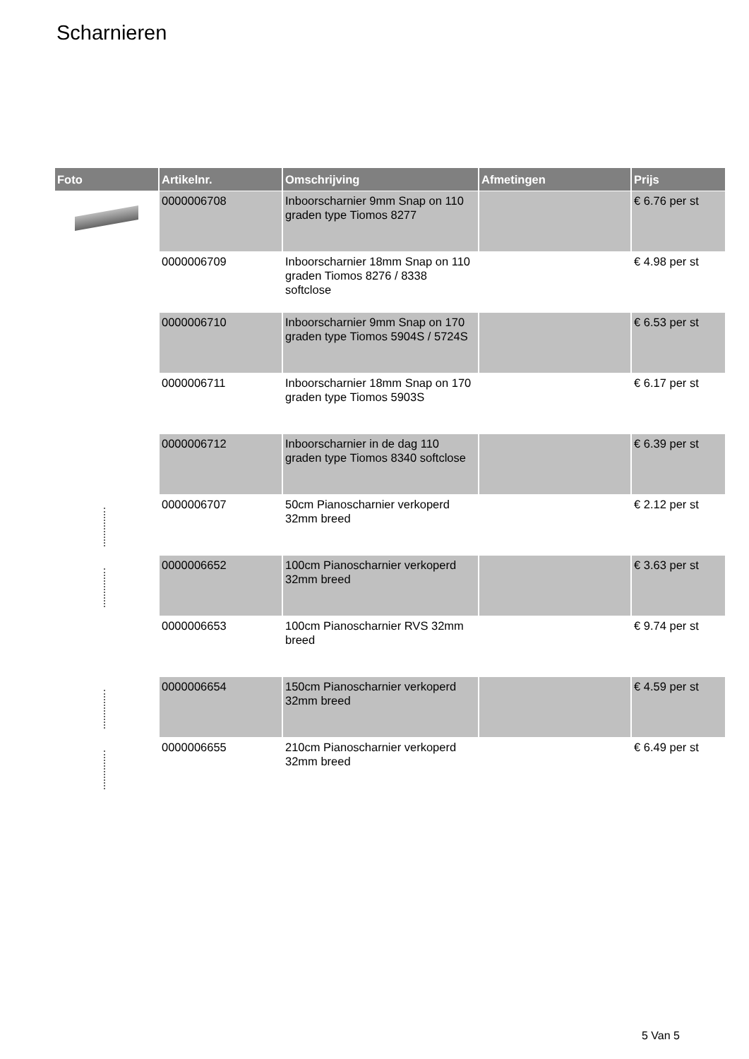Scharnieren
| Foto | Artikelnr. | Omschrijving | Afmetingen | Prijs |
| --- | --- | --- | --- | --- |
| | 0000006708 | Inboorscharnier 9mm Snap on 110 graden type Tiomos 8277 | | € 6.76 per st |
| | 0000006709 | Inboorscharnier 18mm Snap on 110 graden Tiomos 8276 / 8338 softclose | | € 4.98 per st |
| | 0000006710 | Inboorscharnier 9mm Snap on 170 graden type Tiomos 5904S / 5724S | | € 6.53 per st |
| | 0000006711 | Inboorscharnier 18mm Snap on 170 graden type Tiomos 5903S | | € 6.17 per st |
| | 0000006712 | Inboorscharnier in de dag 110 graden type Tiomos 8340 softclose | | € 6.39 per st |
| | 0000006707 | 50cm Pianoscharnier verkoperd 32mm breed | | € 2.12 per st |
| | 0000006652 | 100cm Pianoscharnier verkoperd 32mm breed | | € 3.63 per st |
| | 0000006653 | 100cm Pianoscharnier RVS 32mm breed | | € 9.74 per st |
| | 0000006654 | 150cm Pianoscharnier verkoperd 32mm breed | | € 4.59 per st |
| | 0000006655 | 210cm Pianoscharnier verkoperd 32mm breed | | € 6.49 per st |
5 Van 5